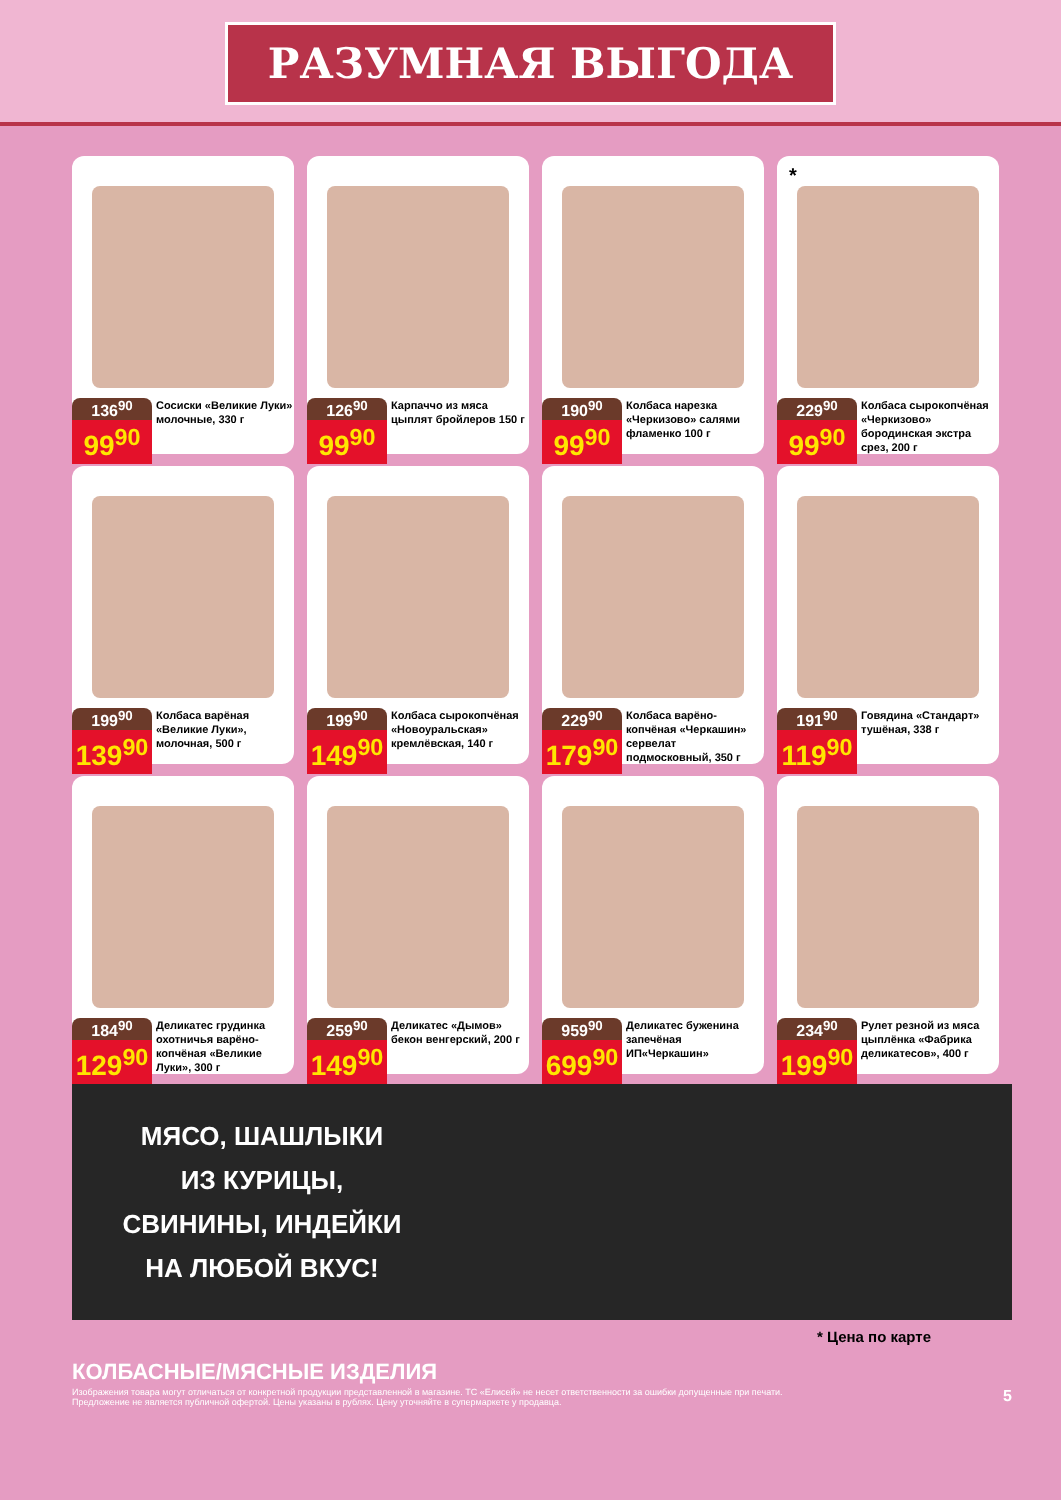РАЗУМНАЯ ВЫГОДА
136<sup>90</sup>
99<sup>90</sup>
Сосиски «Великие Луки» молочные, 330 г
126<sup>90</sup>
99<sup>90</sup>
Карпаччо из мяса цыплят бройлеров 150 г
190<sup>90</sup>
99<sup>90</sup>
Колбаса нарезка «Черкизово» салями фламенко 100 г
*
229<sup>90</sup>
99<sup>90</sup>
Колбаса сырокопчёная «Черкизово» бородинская экстра срез, 200 г
199<sup>90</sup>
139<sup>90</sup>
Колбаса варёная «Великие Луки», молочная, 500 г
199<sup>90</sup>
149<sup>90</sup>
Колбаса сырокопчёная «Новоуральская» кремлёвская, 140 г
229<sup>90</sup>
179<sup>90</sup>
Колбаса варёно-копчёная «Черкашин» сервелат подмосковный, 350 г
191<sup>90</sup>
119<sup>90</sup>
Говядина «Стандарт» тушёная, 338 г
184<sup>90</sup>
129<sup>90</sup>
Деликатес грудинка охотничья варёно-копчёная «Великие Луки», 300 г
259<sup>90</sup>
149<sup>90</sup>
Деликатес «Дымов» бекон венгерский, 200 г
959<sup>90</sup>
699<sup>90</sup>
Деликатес буженина запечёная ИП«Черкашин»
234<sup>90</sup>
199<sup>90</sup>
Рулет резной из мяса цыплёнка «Фабрика деликатесов», 400 г
МЯСО, ШАШЛЫКИ
ИЗ КУРИЦЫ,
СВИНИНЫ, ИНДЕЙКИ
НА ЛЮБОЙ ВКУС!
* Цена по карте
КОЛБАСНЫЕ/МЯСНЫЕ ИЗДЕЛИЯ
Изображения товара могут отличаться от конкретной продукции представленной в магазине. ТС «Елисей» не несет ответственности за ошибки допущенные при печати.
Предложение не является публичной офертой. Цены указаны в рублях. Цену уточняйте в супермаркете у продавца. 5